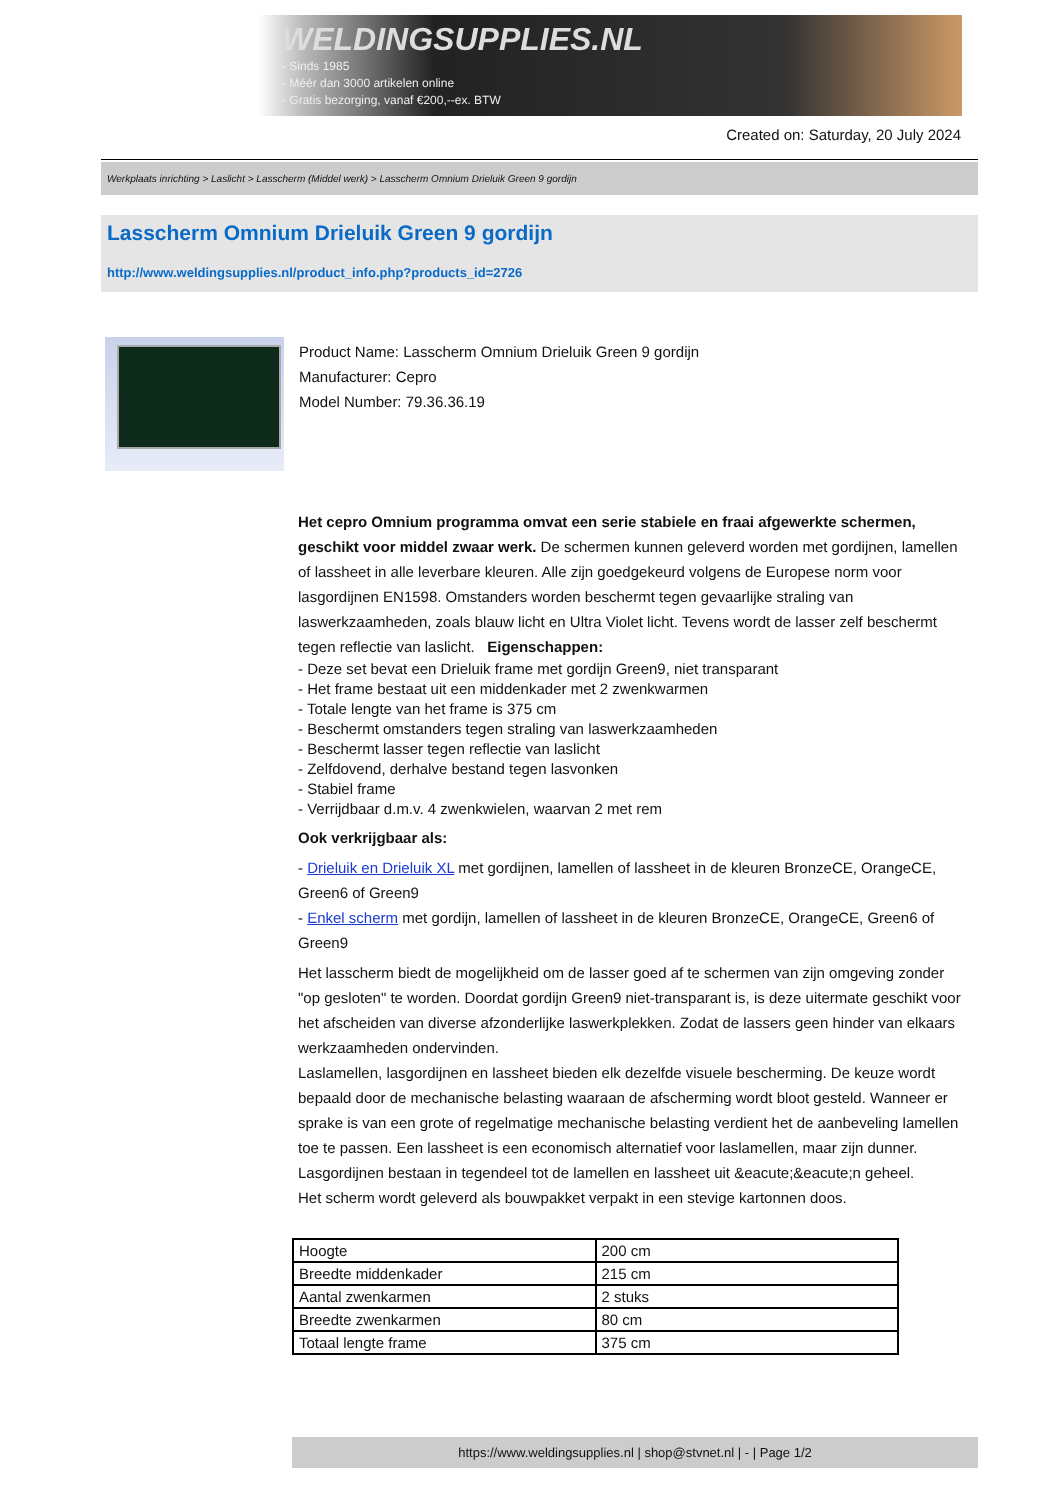WELDINGSUPPLIES.NL
- Sinds 1985
- Méér dan 3000 artikelen online
- Gratis bezorging, vanaf €200,--ex. BTW
Created on: Saturday, 20 July 2024
Werkplaats inrichting > Laslicht > Lasscherm (Middel werk) > Lasscherm Omnium Drieluik Green 9 gordijn
Lasscherm Omnium Drieluik Green 9 gordijn
http://www.weldingsupplies.nl/product_info.php?products_id=2726
Product Name: Lasscherm Omnium Drieluik Green 9 gordijn
Manufacturer: Cepro
Model Number: 79.36.36.19
Het cepro Omnium programma omvat een serie stabiele en fraai afgewerkte schermen, geschikt voor middel zwaar werk. De schermen kunnen geleverd worden met gordijnen, lamellen of lassheet in alle leverbare kleuren. Alle zijn goedgekeurd volgens de Europese norm voor lasgordijnen EN1598. Omstanders worden beschermt tegen gevaarlijke straling van laswerkzaamheden, zoals blauw licht en Ultra Violet licht. Tevens wordt de lasser zelf beschermt tegen reflectie van laslicht. Eigenschappen:
- Deze set bevat een Drieluik frame met gordijn Green9, niet transparant
- Het frame bestaat uit een middenkader met 2 zwenkwarmen
- Totale lengte van het frame is 375 cm
- Beschermt omstanders tegen straling van laswerkzaamheden
- Beschermt lasser tegen reflectie van laslicht
- Zelfdovend, derhalve bestand tegen lasvonken
- Stabiel frame
- Verrijdbaar d.m.v. 4 zwenkwielen, waarvan 2 met rem
Ook verkrijgbaar als:
- Drieluik en Drieluik XL met gordijnen, lamellen of lassheet in de kleuren BronzeCE, OrangeCE, Green6 of Green9
- Enkel scherm met gordijn, lamellen of lassheet in de kleuren BronzeCE, OrangeCE, Green6 of Green9
Het lasscherm biedt de mogelijkheid om de lasser goed af te schermen van zijn omgeving zonder "op gesloten" te worden. Doordat gordijn Green9 niet-transparant is, is deze uitermate geschikt voor het afscheiden van diverse afzonderlijke laswerkplekken. Zodat de lassers geen hinder van elkaars werkzaamheden ondervinden.
Laslamellen, lasgordijnen en lassheet bieden elk dezelfde visuele bescherming. De keuze wordt bepaald door de mechanische belasting waaraan de afscherming wordt bloot gesteld. Wanneer er sprake is van een grote of regelmatige mechanische belasting verdient het de aanbeveling lamellen toe te passen. Een lassheet is een economisch alternatief voor laslamellen, maar zijn dunner. Lasgordijnen bestaan in tegendeel tot de lamellen en lassheet uit &eacute;&eacute;n geheel.
Het scherm wordt geleverd als bouwpakket verpakt in een stevige kartonnen doos.
| Hoogte | 200 cm |
| Breedte middenkader | 215 cm |
| Aantal zwenkarmen | 2 stuks |
| Breedte zwenkarmen | 80 cm |
| Totaal lengte frame | 375 cm |
https://www.weldingsupplies.nl | shop@stvnet.nl | - | Page 1/2